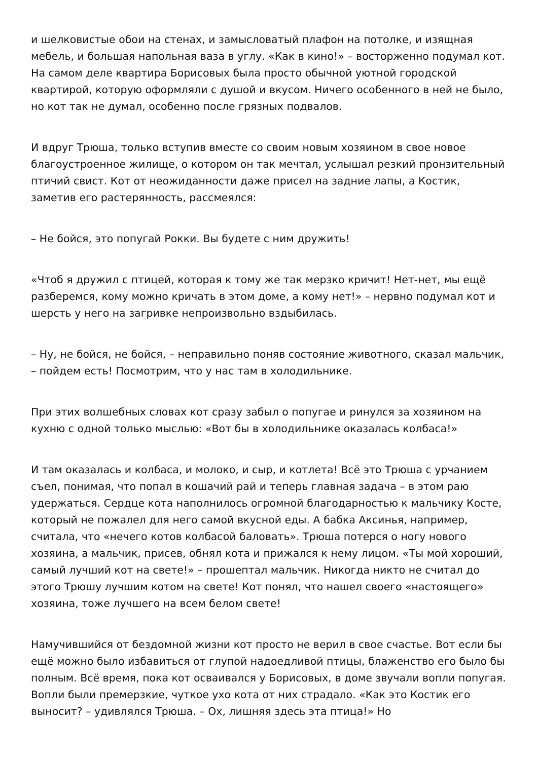и шелковистые обои на стенах, и замысловатый плафон на потолке, и изящная мебель, и большая напольная ваза в углу. «Как в кино!» – восторженно подумал кот. На самом деле квартира Борисовых была просто обычной уютной городской квартирой, которую оформляли с душой и вкусом. Ничего особенного в ней не было, но кот так не думал, особенно после грязных подвалов.
И вдруг Трюша, только вступив вместе со своим новым хозяином в свое новое благоустроенное жилище, о котором он так мечтал, услышал резкий пронзительный птичий свист. Кот от неожиданности даже присел на задние лапы, а Костик, заметив его растерянность, рассмеялся:
– Не бойся, это попугай Рокки. Вы будете с ним дружить!
«Чтоб я дружил с птицей, которая к тому же так мерзко кричит! Нет-нет, мы ещё разберемся, кому можно кричать в этом доме, а кому нет!» – нервно подумал кот и шерсть у него на загривке непроизвольно вздыбилась.
– Ну, не бойся, не бойся, – неправильно поняв состояние животного, сказал мальчик, – пойдем есть! Посмотрим, что у нас там в холодильнике.
При этих волшебных словах кот сразу забыл о попугае и ринулся за хозяином на кухню с одной только мыслью: «Вот бы в холодильнике оказалась колбаса!»
И там оказалась и колбаса, и молоко, и сыр, и котлета! Всё это Трюша с урчанием съел, понимая, что попал в кошачий рай и теперь главная задача – в этом раю удержаться. Сердце кота наполнилось огромной благодарностью к мальчику Косте, который не пожалел для него самой вкусной еды. А бабка Аксинья, например, считала, что «нечего котов колбасой баловать». Трюша потерся о ногу нового хозяина, а мальчик, присев, обнял кота и прижался к нему лицом. «Ты мой хороший, самый лучший кот на свете!» – прошептал мальчик. Никогда никто не считал до этого Трюшу лучшим котом на свете! Кот понял, что нашел своего «настоящего» хозяина, тоже лучшего на всем белом свете!
Намучившийся от бездомной жизни кот просто не верил в свое счастье. Вот если бы ещё можно было избавиться от глупой надоедливой птицы, блаженство его было бы полным. Всё время, пока кот осваивался у Борисовых, в доме звучали вопли попугая. Вопли были премерзкие, чуткое ухо кота от них страдало. «Как это Костик его выносит? – удивлялся Трюша. – Ох, лишняя здесь эта птица!» Но